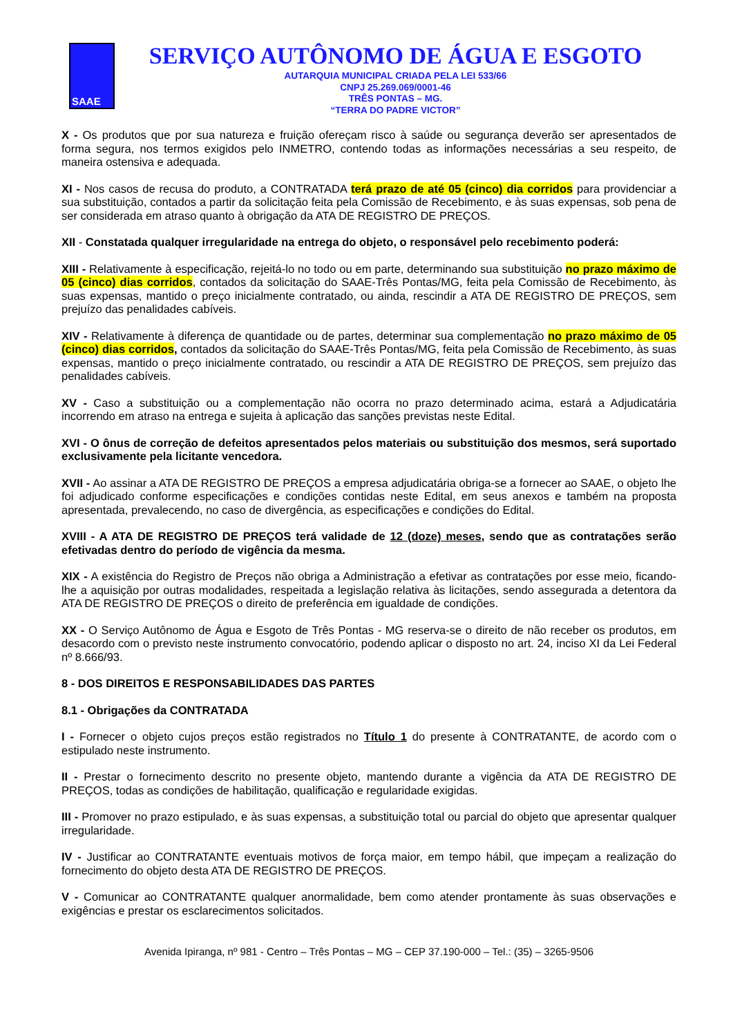SAAE
SERVIÇO AUTÔNOMO DE ÁGUA E ESGOTO
AUTARQUIA MUNICIPAL CRIADA PELA LEI 533/66
CNPJ 25.269.069/0001-46
TRÊS PONTAS – MG.
“TERRA DO PADRE VICTOR”
X - Os produtos que por sua natureza e fruição ofereçam risco à saúde ou segurança deverão ser apresentados de forma segura, nos termos exigidos pelo INMETRO, contendo todas as informações necessárias a seu respeito, de maneira ostensiva e adequada.
XI - Nos casos de recusa do produto, a CONTRATADA terá prazo de até 05 (cinco) dia corridos para providenciar a sua substituição, contados a partir da solicitação feita pela Comissão de Recebimento, e às suas expensas, sob pena de ser considerada em atraso quanto à obrigação da ATA DE REGISTRO DE PREÇOS.
XII - Constatada qualquer irregularidade na entrega do objeto, o responsável pelo recebimento poderá:
XIII - Relativamente à especificação, rejeitá-lo no todo ou em parte, determinando sua substituição no prazo máximo de 05 (cinco) dias corridos, contados da solicitação do SAAE-Três Pontas/MG, feita pela Comissão de Recebimento, às suas expensas, mantido o preço inicialmente contratado, ou ainda, rescindir a ATA DE REGISTRO DE PREÇOS, sem prejuízo das penalidades cabíveis.
XIV - Relativamente à diferença de quantidade ou de partes, determinar sua complementação no prazo máximo de 05 (cinco) dias corridos, contados da solicitação do SAAE-Três Pontas/MG, feita pela Comissão de Recebimento, às suas expensas, mantido o preço inicialmente contratado, ou rescindir a ATA DE REGISTRO DE PREÇOS, sem prejuízo das penalidades cabíveis.
XV - Caso a substituição ou a complementação não ocorra no prazo determinado acima, estará a Adjudicatária incorrendo em atraso na entrega e sujeita à aplicação das sanções previstas neste Edital.
XVI - O ônus de correção de defeitos apresentados pelos materiais ou substituição dos mesmos, será suportado exclusivamente pela licitante vencedora.
XVII - Ao assinar a ATA DE REGISTRO DE PREÇOS a empresa adjudicatária obriga-se a fornecer ao SAAE, o objeto lhe foi adjudicado conforme especificações e condições contidas neste Edital, em seus anexos e também na proposta apresentada, prevalecendo, no caso de divergência, as especificações e condições do Edital.
XVIII - A ATA DE REGISTRO DE PREÇOS terá validade de 12 (doze) meses, sendo que as contratações serão efetivadas dentro do período de vigência da mesma.
XIX - A existência do Registro de Preços não obriga a Administração a efetivar as contratações por esse meio, ficando-lhe a aquisição por outras modalidades, respeitada a legislação relativa às licitações, sendo assegurada a detentora da ATA DE REGISTRO DE PREÇOS o direito de preferência em igualdade de condições.
XX - O Serviço Autônomo de Água e Esgoto de Três Pontas - MG reserva-se o direito de não receber os produtos, em desacordo com o previsto neste instrumento convocatório, podendo aplicar o disposto no art. 24, inciso XI da Lei Federal nº 8.666/93.
8 - DOS DIREITOS E RESPONSABILIDADES DAS PARTES
8.1 - Obrigações da CONTRATADA
I - Fornecer o objeto cujos preços estão registrados no Título 1 do presente à CONTRATANTE, de acordo com o estipulado neste instrumento.
II - Prestar o fornecimento descrito no presente objeto, mantendo durante a vigência da ATA DE REGISTRO DE PREÇOS, todas as condições de habilitação, qualificação e regularidade exigidas.
III - Promover no prazo estipulado, e às suas expensas, a substituição total ou parcial do objeto que apresentar qualquer irregularidade.
IV - Justificar ao CONTRATANTE eventuais motivos de força maior, em tempo hábil, que impeçam a realização do fornecimento do objeto desta ATA DE REGISTRO DE PREÇOS.
V - Comunicar ao CONTRATANTE qualquer anormalidade, bem como atender prontamente às suas observações e exigências e prestar os esclarecimentos solicitados.
Avenida Ipiranga, nº 981 - Centro – Três Pontas – MG – CEP 37.190-000 – Tel.: (35) – 3265-9506